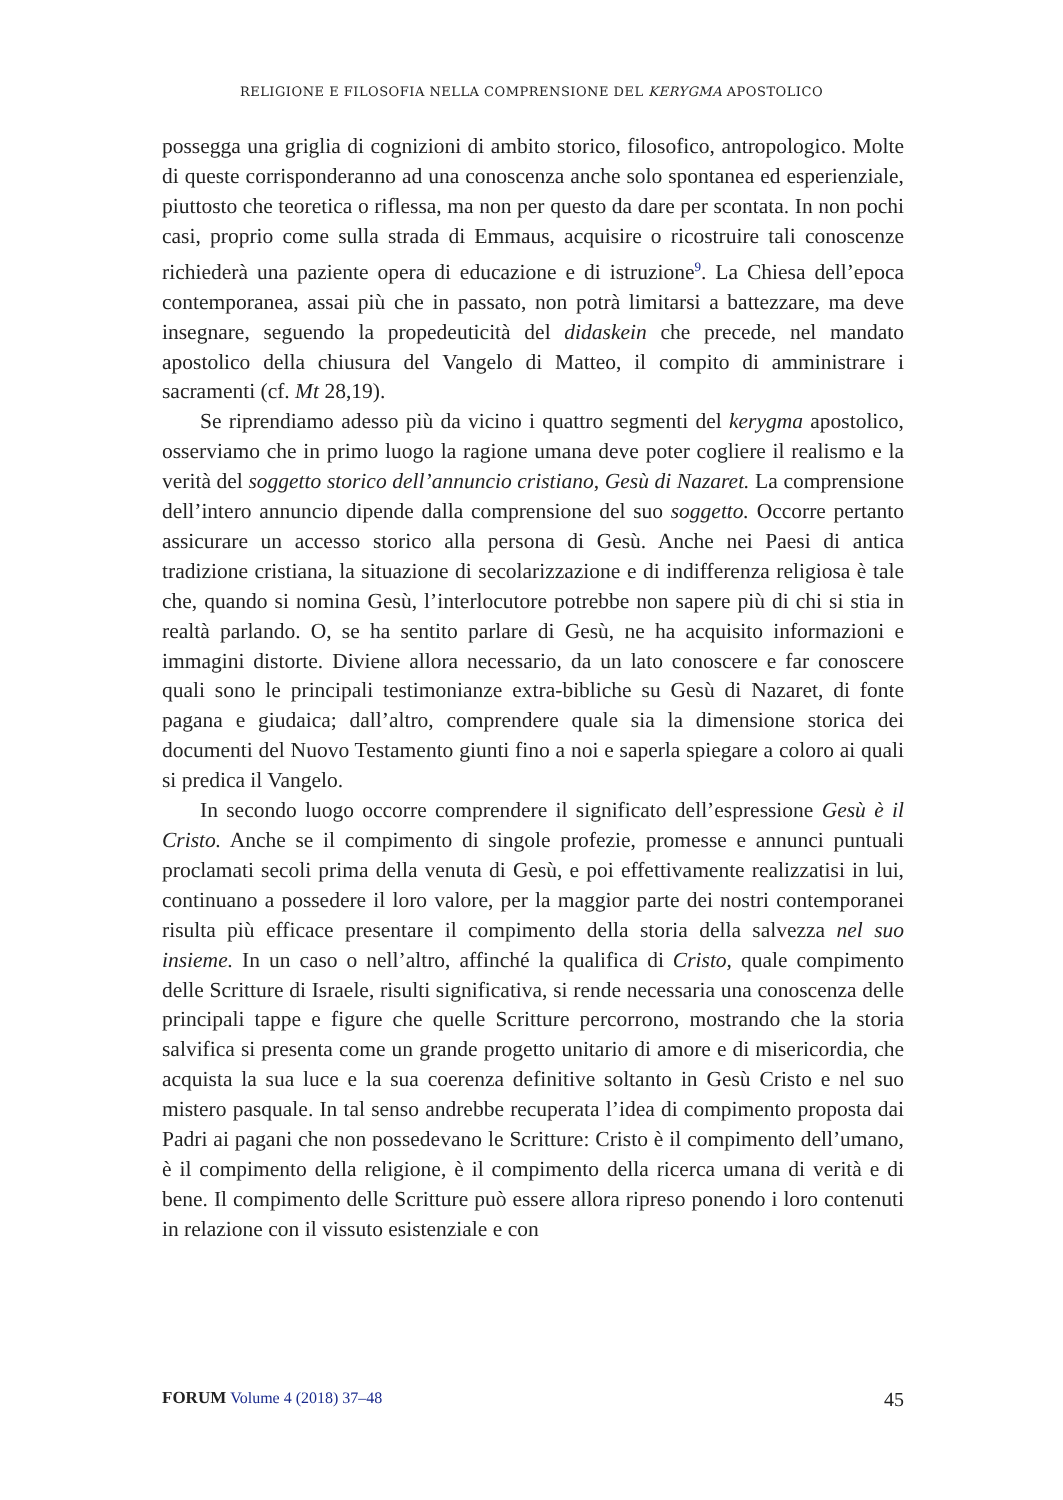RELIGIONE E FILOSOFIA NELLA COMPRENSIONE DEL KERYGMA APOSTOLICO
possegga una griglia di cognizioni di ambito storico, filosofico, antropologico. Molte di queste corrisponderanno ad una conoscenza anche solo spontanea ed esperienziale, piuttosto che teoretica o riflessa, ma non per questo da dare per scontata. In non pochi casi, proprio come sulla strada di Emmaus, acquisire o ricostruire tali conoscenze richiederà una paziente opera di educazione e di istruzione<sup>9</sup>. La Chiesa dell’epoca contemporanea, assai più che in passato, non potrà limitarsi a battezzare, ma deve insegnare, seguendo la propedeuticità del didaskein che precede, nel mandato apostolico della chiusura del Vangelo di Matteo, il compito di amministrare i sacramenti (cf. Mt 28,19).
Se riprendiamo adesso più da vicino i quattro segmenti del kerygma apostolico, osserviamo che in primo luogo la ragione umana deve poter cogliere il realismo e la verità del soggetto storico dell’annuncio cristiano, Gesù di Nazaret. La comprensione dell’intero annuncio dipende dalla comprensione del suo soggetto. Occorre pertanto assicurare un accesso storico alla persona di Gesù. Anche nei Paesi di antica tradizione cristiana, la situazione di secolarizzazione e di indifferenza religiosa è tale che, quando si nomina Gesù, l’interlocutore potrebbe non sapere più di chi si stia in realtà parlando. O, se ha sentito parlare di Gesù, ne ha acquisito informazioni e immagini distorte. Diviene allora necessario, da un lato conoscere e far conoscere quali sono le principali testimonianze extra-bibliche su Gesù di Nazaret, di fonte pagana e giudaica; dall’altro, comprendere quale sia la dimensione storica dei documenti del Nuovo Testamento giunti fino a noi e saperla spiegare a coloro ai quali si predica il Vangelo.
In secondo luogo occorre comprendere il significato dell’espressione Gesù è il Cristo. Anche se il compimento di singole profezie, promesse e annunci puntuali proclamati secoli prima della venuta di Gesù, e poi effettivamente realizzatisi in lui, continuano a possedere il loro valore, per la maggior parte dei nostri contemporanei risulta più efficace presentare il compimento della storia della salvezza nel suo insieme. In un caso o nell’altro, affinché la qualifica di Cristo, quale compimento delle Scritture di Israele, risulti significativa, si rende necessaria una conoscenza delle principali tappe e figure che quelle Scritture percorrono, mostrando che la storia salvifica si presenta come un grande progetto unitario di amore e di misericordia, che acquista la sua luce e la sua coerenza definitive soltanto in Gesù Cristo e nel suo mistero pasquale. In tal senso andrebbe recuperata l’idea di compimento proposta dai Padri ai pagani che non possedevano le Scritture: Cristo è il compimento dell’umano, è il compimento della religione, è il compimento della ricerca umana di verità e di bene. Il compimento delle Scritture può essere allora ripreso ponendo i loro contenuti in relazione con il vissuto esistenziale e con
FORUM Volume 4 (2018) 37–48
45